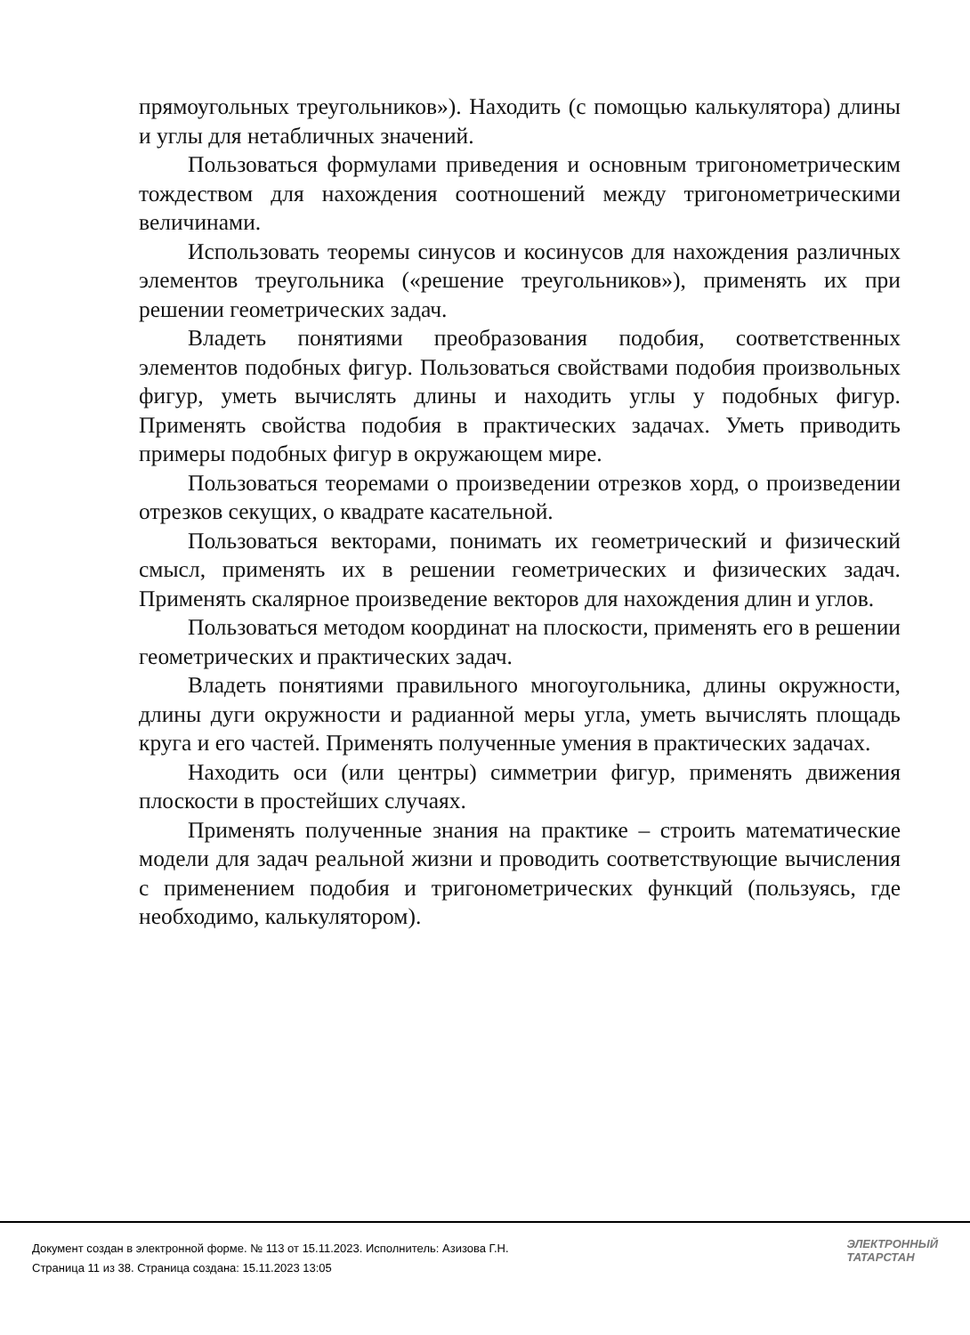прямоугольных треугольников»). Находить (с помощью калькулятора) длины и углы для нетабличных значений.
Пользоваться формулами приведения и основным тригонометрическим тождеством для нахождения соотношений между тригонометрическими величинами.
Использовать теоремы синусов и косинусов для нахождения различных элементов треугольника («решение треугольников»), применять их при решении геометрических задач.
Владеть понятиями преобразования подобия, соответственных элементов подобных фигур. Пользоваться свойствами подобия произвольных фигур, уметь вычислять длины и находить углы у подобных фигур. Применять свойства подобия в практических задачах. Уметь приводить примеры подобных фигур в окружающем мире.
Пользоваться теоремами о произведении отрезков хорд, о произведении отрезков секущих, о квадрате касательной.
Пользоваться векторами, понимать их геометрический и физический смысл, применять их в решении геометрических и физических задач. Применять скалярное произведение векторов для нахождения длин и углов.
Пользоваться методом координат на плоскости, применять его в решении геометрических и практических задач.
Владеть понятиями правильного многоугольника, длины окружности, длины дуги окружности и радианной меры угла, уметь вычислять площадь круга и его частей. Применять полученные умения в практических задачах.
Находить оси (или центры) симметрии фигур, применять движения плоскости в простейших случаях.
Применять полученные знания на практике – строить математические модели для задач реальной жизни и проводить соответствующие вычисления с применением подобия и тригонометрических функций (пользуясь, где необходимо, калькулятором).
Документ создан в электронной форме. № 113 от 15.11.2023. Исполнитель: Азизова Г.Н.
Страница 11 из 38. Страница создана: 15.11.2023 13:05
ЭЛЕКТРОННЫЙ
ТАТАРСТАН